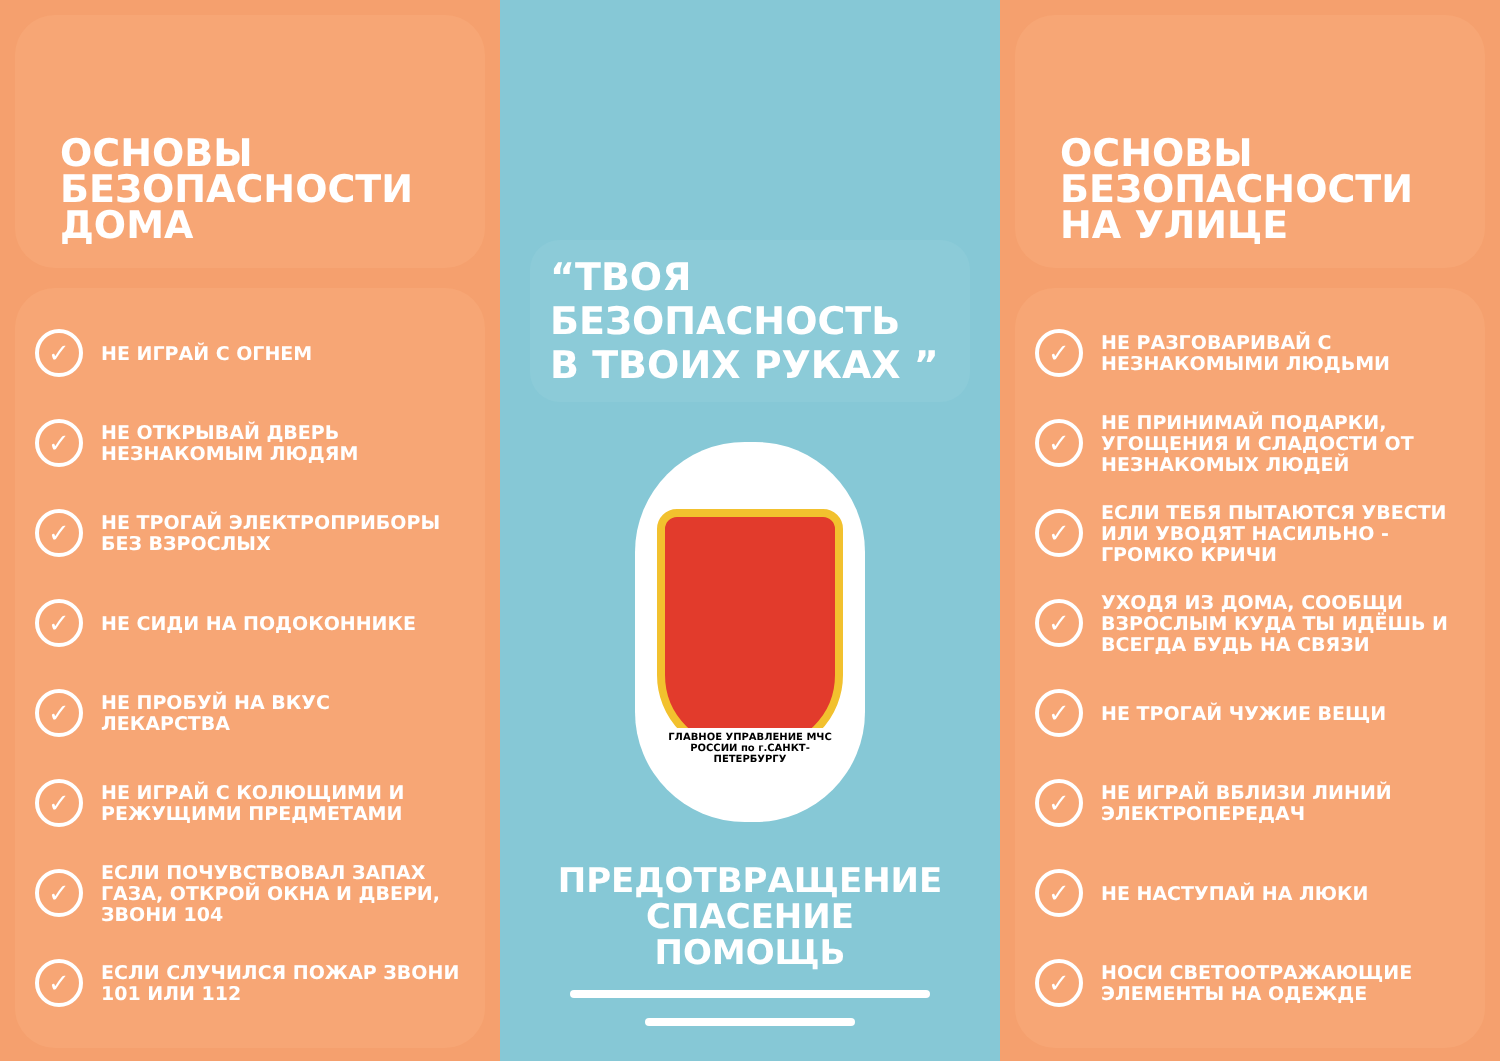ОСНОВЫ
БЕЗОПАСНОСТИ
ДОМА
✓ НЕ ИГРАЙ С ОГНЕМ
✓ НЕ ОТКРЫВАЙ ДВЕРЬ НЕЗНАКОМЫМ ЛЮДЯМ
✓ НЕ ТРОГАЙ ЭЛЕКТРОПРИБОРЫ БЕЗ ВЗРОСЛЫХ
✓ НЕ СИДИ НА ПОДОКОННИКЕ
✓ НЕ ПРОБУЙ НА ВКУС ЛЕКАРСТВА
✓ НЕ ИГРАЙ С КОЛЮЩИМИ И РЕЖУЩИМИ ПРЕДМЕТАМИ
✓ ЕСЛИ ПОЧУВСТВОВАЛ ЗАПАХ ГАЗА, ОТКРОЙ ОКНА И ДВЕРИ, ЗВОНИ 104
✓ ЕСЛИ СЛУЧИЛСЯ ПОЖАР ЗВОНИ 101 ИЛИ 112
“ТВОЯ
БЕЗОПАСНОСТЬ
В ТВОИХ РУКАХ ”
ГЛАВНОЕ УПРАВЛЕНИЕ МЧС РОССИИ по г.САНКТ-ПЕТЕРБУРГУ
ПРЕДОТВРАЩЕНИЕ
СПАСЕНИЕ
ПОМОЩЬ
ОСНОВЫ
БЕЗОПАСНОСТИ
НА УЛИЦЕ
✓ НЕ РАЗГОВАРИВАЙ С НЕЗНАКОМЫМИ ЛЮДЬМИ
✓ НЕ ПРИНИМАЙ ПОДАРКИ, УГОЩЕНИЯ И СЛАДОСТИ ОТ НЕЗНАКОМЫХ ЛЮДЕЙ
✓ ЕСЛИ ТЕБЯ ПЫТАЮТСЯ УВЕСТИ ИЛИ УВОДЯТ НАСИЛЬНО - ГРОМКО КРИЧИ
✓ УХОДЯ ИЗ ДОМА, СООБЩИ ВЗРОСЛЫМ КУДА ТЫ ИДЁШЬ И ВСЕГДА БУДЬ НА СВЯЗИ
✓ НЕ ТРОГАЙ ЧУЖИЕ ВЕЩИ
✓ НЕ ИГРАЙ ВБЛИЗИ ЛИНИЙ ЭЛЕКТРОПЕРЕДАЧ
✓ НЕ НАСТУПАЙ НА ЛЮКИ
✓ НОСИ СВЕТООТРАЖАЮЩИЕ ЭЛЕМЕНТЫ НА ОДЕЖДЕ